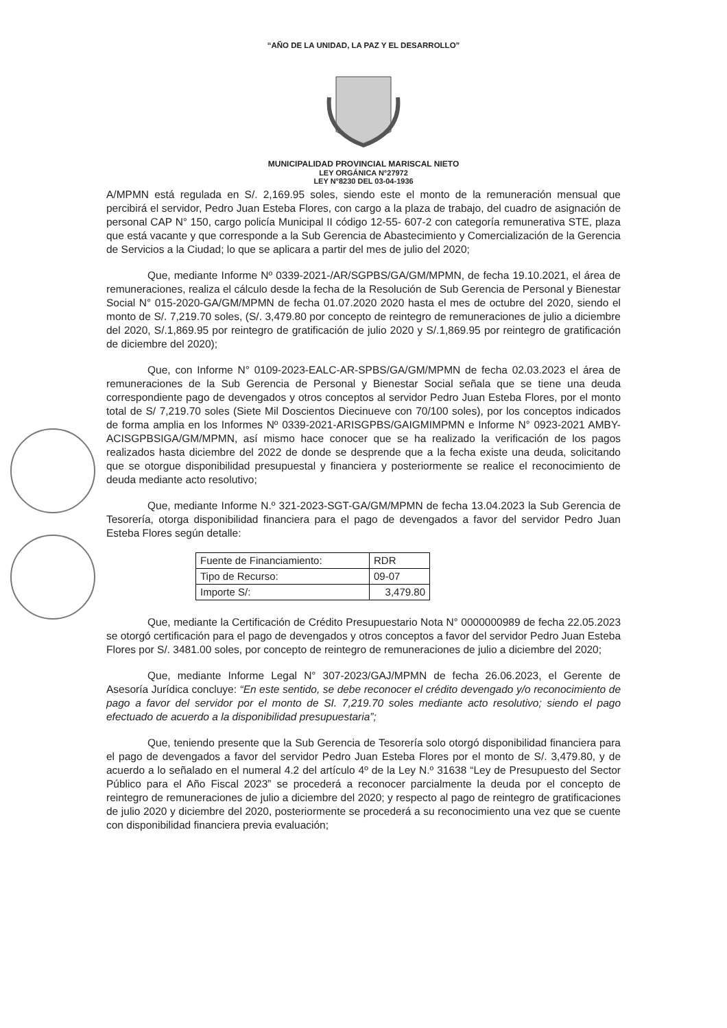“AÑO DE LA UNIDAD, LA PAZ Y EL DESARROLLO”
MUNICIPALIDAD PROVINCIAL MARISCAL NIETO
LEY ORGÁNICA N°27972
LEY N°8230 DEL 03-04-1936
A/MPMN está regulada en S/. 2,169.95 soles, siendo este el monto de la remuneración mensual que percibirá el servidor, Pedro Juan Esteba Flores, con cargo a la plaza de trabajo, del cuadro de asignación de personal CAP N° 150, cargo policía Municipal II código 12-55- 607-2 con categoría remunerativa STE, plaza que está vacante y que corresponde a la Sub Gerencia de Abastecimiento y Comercialización de la Gerencia de Servicios a la Ciudad; lo que se aplicara a partir del mes de julio del 2020;
Que, mediante Informe Nº 0339-2021-/AR/SGPBS/GA/GM/MPMN, de fecha 19.10.2021, el área de remuneraciones, realiza el cálculo desde la fecha de la Resolución de Sub Gerencia de Personal y Bienestar Social N° 015-2020-GA/GM/MPMN de fecha 01.07.2020 2020 hasta el mes de octubre del 2020, siendo el monto de S/. 7,219.70 soles, (S/. 3,479.80 por concepto de reintegro de remuneraciones de julio a diciembre del 2020, S/.1,869.95 por reintegro de gratificación de julio 2020 y S/.1,869.95 por reintegro de gratificación de diciembre del 2020);
Que, con Informe N° 0109-2023-EALC-AR-SPBS/GA/GM/MPMN de fecha 02.03.2023 el área de remuneraciones de la Sub Gerencia de Personal y Bienestar Social señala que se tiene una deuda correspondiente pago de devengados y otros conceptos al servidor Pedro Juan Esteba Flores, por el monto total de S/ 7,219.70 soles (Siete Mil Doscientos Diecinueve con 70/100 soles), por los conceptos indicados de forma amplia en los Informes Nº 0339-2021-ARISGPBS/GAIGMIMPMN e Informe N° 0923-2021 AMBY-ACISGPBSIGA/GM/MPMN, así mismo hace conocer que se ha realizado la verificación de los pagos realizados hasta diciembre del 2022 de donde se desprende que a la fecha existe una deuda, solicitando que se otorgue disponibilidad presupuestal y financiera y posteriormente se realice el reconocimiento de deuda mediante acto resolutivo;
Que, mediante Informe N.º 321-2023-SGT-GA/GM/MPMN de fecha 13.04.2023 la Sub Gerencia de Tesorería, otorga disponibilidad financiera para el pago de devengados a favor del servidor Pedro Juan Esteba Flores según detalle:
| Fuente de Financiamiento: | RDR |
| Tipo de Recurso: | 09-07 |
| Importe S/: | 3,479.80 |
Que, mediante la Certificación de Crédito Presupuestario Nota N° 0000000989 de fecha 22.05.2023 se otorgó certificación para el pago de devengados y otros conceptos a favor del servidor Pedro Juan Esteba Flores por S/. 3481.00 soles, por concepto de reintegro de remuneraciones de julio a diciembre del 2020;
Que, mediante Informe Legal N° 307-2023/GAJ/MPMN de fecha 26.06.2023, el Gerente de Asesoría Jurídica concluye: “En este sentido, se debe reconocer el crédito devengado y/o reconocimiento de pago a favor del servidor por el monto de SI. 7,219.70 soles mediante acto resolutivo; siendo el pago efectuado de acuerdo a la disponibilidad presupuestaria”;
Que, teniendo presente que la Sub Gerencia de Tesorería solo otorgó disponibilidad financiera para el pago de devengados a favor del servidor Pedro Juan Esteba Flores por el monto de S/. 3,479.80, y de acuerdo a lo señalado en el numeral 4.2 del artículo 4º de la Ley N.º 31638 “Ley de Presupuesto del Sector Público para el Año Fiscal 2023” se procederá a reconocer parcialmente la deuda por el concepto de reintegro de remuneraciones de julio a diciembre del 2020; y respecto al pago de reintegro de gratificaciones de julio 2020 y diciembre del 2020, posteriormente se procederá a su reconocimiento una vez que se cuente con disponibilidad financiera previa evaluación;